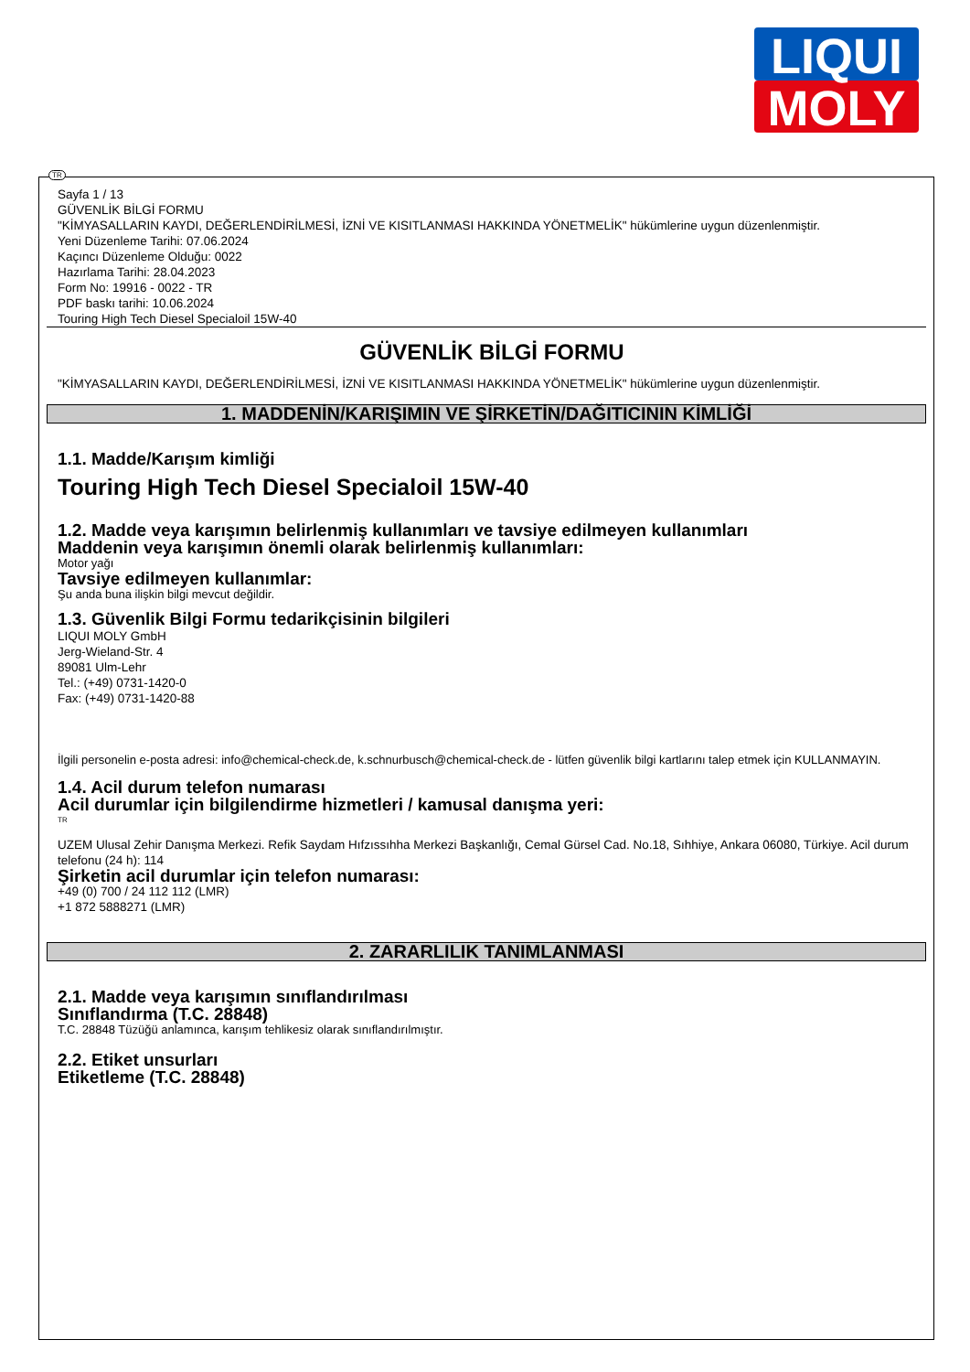LIQUI
MOLY
TR
Sayfa 1 / 13
GÜVENLİK BİLGİ FORMU
"KİMYASALLARIN KAYDI, DEĞERLENDİRİLMESİ, İZNİ VE KISITLANMASI HAKKINDA YÖNETMELİK" hükümlerine uygun düzenlenmiştir.
Yeni Düzenleme Tarihi: 07.06.2024
Kaçıncı Düzenleme Olduğu: 0022
Hazırlama Tarihi: 28.04.2023
Form No: 19916 - 0022 - TR
PDF baskı tarihi: 10.06.2024
Touring High Tech Diesel Specialoil 15W-40
GÜVENLİK BİLGİ FORMU
"KİMYASALLARIN KAYDI, DEĞERLENDİRİLMESİ, İZNİ VE KISITLANMASI HAKKINDA YÖNETMELİK" hükümlerine uygun düzenlenmiştir.
1. MADDENİN/KARIŞIMIN VE ŞİRKETİN/DAĞITICININ KİMLİĞİ
1.1. Madde/Karışım kimliği
Touring High Tech Diesel Specialoil 15W-40
1.2. Madde veya karışımın belirlenmiş kullanımları ve tavsiye edilmeyen kullanımları
Maddenin veya karışımın önemli olarak belirlenmiş kullanımları:
Motor yağı
Tavsiye edilmeyen kullanımlar:
Şu anda buna ilişkin bilgi mevcut değildir.
1.3. Güvenlik Bilgi Formu tedarikçisinin bilgileri
LIQUI MOLY GmbH
Jerg-Wieland-Str. 4
89081 Ulm-Lehr
Tel.: (+49) 0731-1420-0
Fax: (+49) 0731-1420-88
İlgili personelin e-posta adresi: info@chemical-check.de, k.schnurbusch@chemical-check.de - lütfen güvenlik bilgi kartlarını talep etmek için KULLANMAYIN.
1.4. Acil durum telefon numarası
Acil durumlar için bilgilendirme hizmetleri / kamusal danışma yeri:
TR
UZEM Ulusal Zehir Danışma Merkezi. Refik Saydam Hıfzıssıhha Merkezi Başkanlığı, Cemal Gürsel Cad. No.18, Sıhhiye, Ankara 06080, Türkiye. Acil durum telefonu (24 h): 114
Şirketin acil durumlar için telefon numarası:
+49 (0) 700 / 24 112 112 (LMR)
+1 872 5888271 (LMR)
2. ZARARLILIK TANIMLANMASI
2.1. Madde veya karışımın sınıflandırılması
Sınıflandırma (T.C. 28848)
T.C. 28848 Tüzüğü anlamınca, karışım tehlikesiz olarak sınıflandırılmıştır.
2.2. Etiket unsurları
Etiketleme (T.C. 28848)